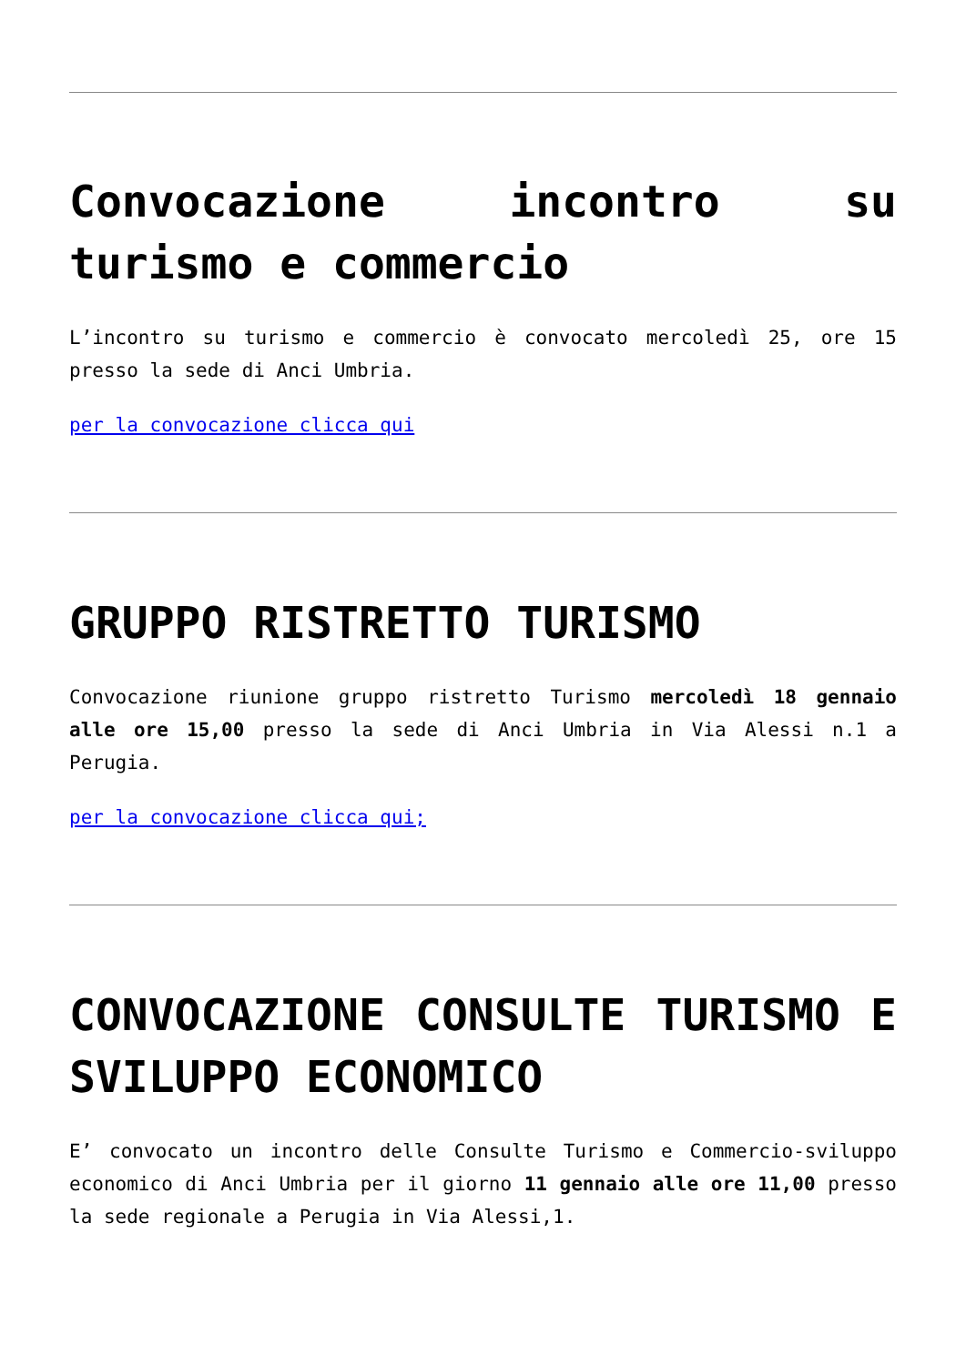Convocazione incontro su turismo e commercio
L’incontro su turismo e commercio è convocato mercoledì 25, ore 15 presso la sede di Anci Umbria.
per la convocazione clicca qui
GRUPPO RISTRETTO TURISMO
Convocazione riunione gruppo ristretto Turismo mercoledì 18 gennaio alle ore 15,00 presso la sede di Anci Umbria in Via Alessi n.1 a Perugia.
per la convocazione clicca qui;
CONVOCAZIONE CONSULTE TURISMO E SVILUPPO ECONOMICO
E’ convocato un incontro delle Consulte Turismo e Commercio-sviluppo economico di Anci Umbria per il giorno 11 gennaio alle ore 11,00 presso la sede regionale a Perugia in Via Alessi,1.